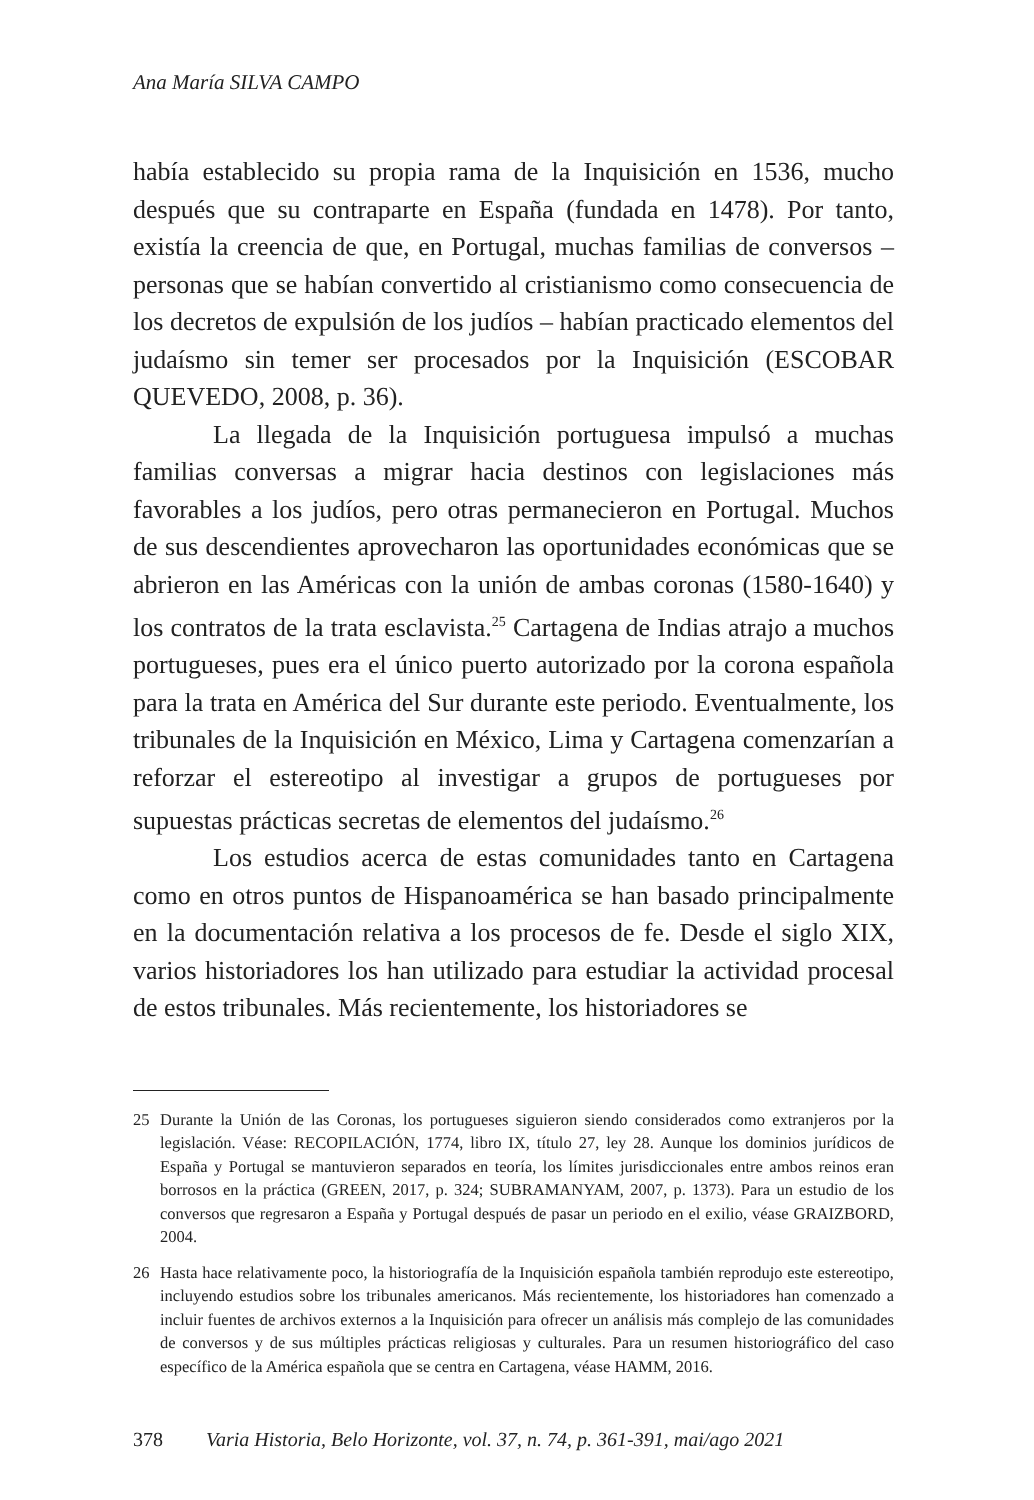Ana María SILVA CAMPO
había establecido su propia rama de la Inquisición en 1536, mucho después que su contraparte en España (fundada en 1478). Por tanto, existía la creencia de que, en Portugal, muchas familias de conversos – personas que se habían convertido al cristianismo como consecuencia de los decretos de expulsión de los judíos – habían practicado elementos del judaísmo sin temer ser procesados por la Inquisición (ESCOBAR QUEVEDO, 2008, p. 36).
La llegada de la Inquisición portuguesa impulsó a muchas familias conversas a migrar hacia destinos con legislaciones más favorables a los judíos, pero otras permanecieron en Portugal. Muchos de sus descendientes aprovecharon las oportunidades económicas que se abrieron en las Américas con la unión de ambas coronas (1580-1640) y los contratos de la trata esclavista.<sup>25</sup> Cartagena de Indias atrajo a muchos portugueses, pues era el único puerto autorizado por la corona española para la trata en América del Sur durante este periodo. Eventualmente, los tribunales de la Inquisición en México, Lima y Cartagena comenzarían a reforzar el estereotipo al investigar a grupos de portugueses por supuestas prácticas secretas de elementos del judaísmo.<sup>26</sup>
Los estudios acerca de estas comunidades tanto en Cartagena como en otros puntos de Hispanoamérica se han basado principalmente en la documentación relativa a los procesos de fe. Desde el siglo XIX, varios historiadores los han utilizado para estudiar la actividad procesal de estos tribunales. Más recientemente, los historiadores se
25 Durante la Unión de las Coronas, los portugueses siguieron siendo considerados como extranjeros por la legislación. Véase: RECOPILACIÓN, 1774, libro IX, título 27, ley 28. Aunque los dominios jurídicos de España y Portugal se mantuvieron separados en teoría, los límites jurisdiccionales entre ambos reinos eran borrosos en la práctica (GREEN, 2017, p. 324; SUBRAMANYAM, 2007, p. 1373). Para un estudio de los conversos que regresaron a España y Portugal después de pasar un periodo en el exilio, véase GRAIZBORD, 2004.
26 Hasta hace relativamente poco, la historiografía de la Inquisición española también reprodujo este estereotipo, incluyendo estudios sobre los tribunales americanos. Más recientemente, los historiadores han comenzado a incluir fuentes de archivos externos a la Inquisición para ofrecer un análisis más complejo de las comunidades de conversos y de sus múltiples prácticas religiosas y culturales. Para un resumen historiográfico del caso específico de la América española que se centra en Cartagena, véase HAMM, 2016.
378 Varia Historia, Belo Horizonte, vol. 37, n. 74, p. 361-391, mai/ago 2021